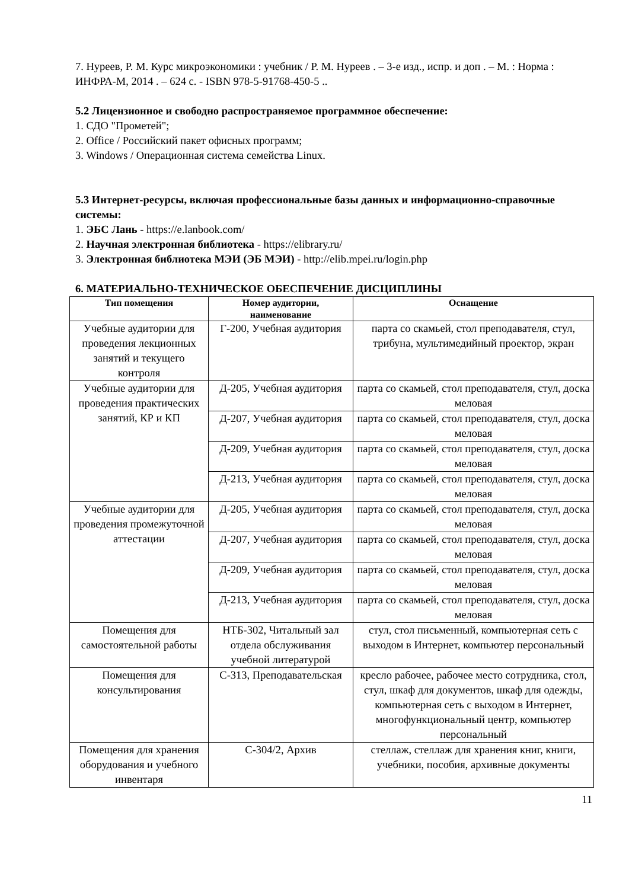7. Нуреев, Р. М. Курс микроэкономики : учебник / Р. М. Нуреев . – 3-е изд., испр. и доп . – М. : Норма : ИНФРА-М, 2014 . – 624 с. - ISBN 978-5-91768-450-5 ..
5.2 Лицензионное и свободно распространяемое программное обеспечение:
1. СДО "Прометей";
2. Office / Российский пакет офисных программ;
3. Windows / Операционная система семейства Linux.
5.3 Интернет-ресурсы, включая профессиональные базы данных и информационно-справочные системы:
1. ЭБС Лань - https://e.lanbook.com/
2. Научная электронная библиотека - https://elibrary.ru/
3. Электронная библиотека МЭИ (ЭБ МЭИ) - http://elib.mpei.ru/login.php
6. МАТЕРИАЛЬНО-ТЕХНИЧЕСКОЕ ОБЕСПЕЧЕНИЕ ДИСЦИПЛИНЫ
| Тип помещения | Номер аудитории, наименование | Оснащение |
| --- | --- | --- |
| Учебные аудитории для проведения лекционных занятий и текущего контроля | Г-200, Учебная аудитория | парта со скамьей, стол преподавателя, стул, трибуна, мультимедийный проектор, экран |
| Учебные аудитории для проведения практических занятий, КР и КП | Д-205, Учебная аудитория | парта со скамьей, стол преподавателя, стул, доска меловая |
| | Д-207, Учебная аудитория | парта со скамьей, стол преподавателя, стул, доска меловая |
| | Д-209, Учебная аудитория | парта со скамьей, стол преподавателя, стул, доска меловая |
| | Д-213, Учебная аудитория | парта со скамьей, стол преподавателя, стул, доска меловая |
| Учебные аудитории для проведения промежуточной аттестации | Д-205, Учебная аудитория | парта со скамьей, стол преподавателя, стул, доска меловая |
| | Д-207, Учебная аудитория | парта со скамьей, стол преподавателя, стул, доска меловая |
| | Д-209, Учебная аудитория | парта со скамьей, стол преподавателя, стул, доска меловая |
| | Д-213, Учебная аудитория | парта со скамьей, стол преподавателя, стул, доска меловая |
| Помещения для самостоятельной работы | НТБ-302, Читальный зал отдела обслуживания учебной литературой | стул, стол письменный, компьютерная сеть с выходом в Интернет, компьютер персональный |
| Помещения для консультирования | С-313, Преподавательская | кресло рабочее, рабочее место сотрудника, стол, стул, шкаф для документов, шкаф для одежды, компьютерная сеть с выходом в Интернет, многофункциональный центр, компьютер персональный |
| Помещения для хранения оборудования и учебного инвентаря | С-304/2, Архив | стеллаж, стеллаж для хранения книг, книги, учебники, пособия, архивные документы |
11